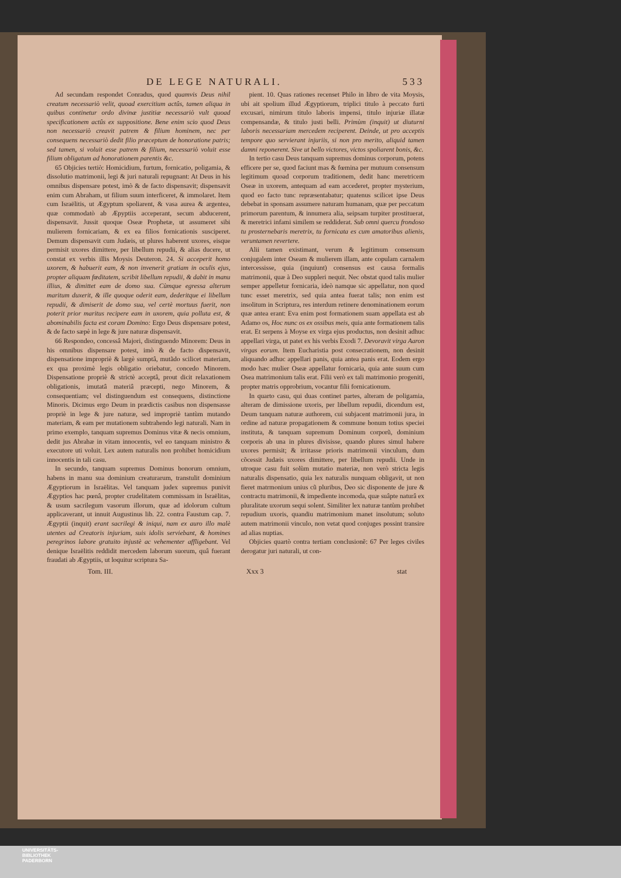DE LEGE NATURALI. 533
Ad secundam respondet Conradus, quod quamvis Deus nihil creatum necessariò velit, quoad exercitium actûs, tamen aliqua in quibus continetur ordo divinæ justitiæ necessariò vult quoad specificationem actûs ex suppositione. Bene enim scio quod Deus non necessariò creavit patrem & filium hominem, nec per consequens necessariò dedit filio præceptum de honoratione patris; sed tamen, si voluit esse patrem & filium, necessariò voluit esse filium obligatum ad honorationem parentis &c.
65 Objicies tertiò: Homicidium, furtum, fornicatio, poligamia, & dissolutio matrimonii, legi & juri naturali repugnant: At Deus in his omnibus dispensare potest, imò & de facto dispensavit; dispensavit enim cum Abraham, ut filium suum interficeret, & immolaret. Item cum Israëlitis, ut Ægyptum spoliarent, & vasa aurea & argentea, quæ commodatò ab Æpyptiis acceperant, secum abducerent, dispensavit. Jussit quoque Oseæ Prophetæ, ut assumeret sibi mulierem fornicariam, & ex ea filios fornicationis susciperet. Demum dispensavit cum Judæis, ut plures haberent uxores, eisque permisit uxores dimittere, per libellum repudii, & alias ducere, ut constat ex verbis illis Moysis Deuteron. 24. Si acceperit homo uxorem, & habuerit eam, & non invenerit gratiam in oculis ejus, propter aliquam fœditatem, scribit libellum repudii, & dabit in manu illius, & dimittet eam de domo sua. Cùmque egressa alterum maritum duxerit, & ille quoque oderit eam, dederitque ei libellum repudii, & dimiserit de domo sua, vel certè mortuus fuerit, non poterit prior maritus recipere eam in uxorem, quia polluta est, & abominabilis facta est coram Domino: Ergo Deus dispensare potest, & de facto sæpè in lege & jure naturæ dispensavit.
66 Respondeo, concessâ Majori, distinguendo Minorem: Deus in his omnibus dispensare potest, imò & de facto dispensavit, dispensatione impropriè & largè sumptâ, mutãdo scilicet materiam, ex qua proximè legis obligatio oriebatur, concedo Minorem. Dispensatione propriè & strictè acceptâ, prout dicit relaxationem obligationis, imutatâ materiâ præcepti, nego Minorem, & consequentiam; vel distinguendum est consequens, distinctione Minoris. Dicimus ergo Deum in prædictis casibus non dispensasse propriè in lege & jure naturæ, sed impropriè tantùm mutando materiam, & eam per mutationem subtrahendo legi naturali. Nam in primo exemplo, tanquam supremus Dominus vitæ & necis omnium, dedit jus Abrahæ in vitam innocentis, vel eo tanquam ministro & executore uti voluit. Lex autem naturalis non prohibet homicidium innocentis in tali casu.
In secundo, tanquam supremus Dominus bonorum omnium, habens in manu sua dominium creaturarum, transtulit dominium Ægyptiorum in Israëlitas. Vel tanquam judex supremus punivit Ægyptios hac pœnâ, propter crudelitatem commissam in Israëlitas, & usum sacrilegum vasorum illorum, quæ ad idolorum cultum applicaverant, ut innuit Augustinus lib. 22. contra Faustum cap. 7. Ægyptii (inquit) erant sacrilegi & iniqui, nam ex auro illo malè utentes ad Creatoris injuriam, suis idolis serviebant, & homines peregrinos labore gratuito injustè ac vehementer affligebant. Vel denique Israëlitis reddidit mercedem laborum suorum, quâ fuerant fraudati ab Ægyptiis, ut loquitur scriptura Sa-
pient. 10. Quas rationes recenset Philo in libro de vita Moysis, ubi ait spolium illud Ægyptiorum, triplici titulo à peccato furti excusari, nimirum titulo laboris impensi, titulo injuriæ illatæ compensandæ, & titulo justi belli. Primùm (inquit) ut diuturni laboris necessariam mercedem reciperent. Deinde, ut pro acceptis tempore quo servierant injuriis, si non pro merito, aliquid tamen damni reponerent. Sive ut bello victores, victos spoliarent bonis, &c.
In tertio casu Deus tanquam supremus dominus corporum, potens efficere per se, quod faciunt mas & fœmina per mutuum consensum legitimum quoad corporum traditionem, dedit hanc meretricem Oseæ in uxorem, antequam ad eam accederet, propter mysterium, quod eo facto tunc repræsentabatur; quatenus scilicet ipse Deus debebat in sponsam assumere naturam humanam, quæ per peccatum primorum parentum, & innumera alia, seipsam turpiter prostituerat, & meretrici infami similem se reddiderat. Sub omni quercu frondoso tu prosternebaris meretrix, tu fornicata es cum amatoribus alienis, veruntamen revertere.
Alii tamen existimant, verum & legitimum consensum conjugalem inter Oseam & mulierem illam, ante copulam carnalem intercessisse, quia (inquiunt) consensus est causa formalis matrimonii, quæ à Deo suppleri nequit. Nec obstat quod talis mulier semper appelletur fornicaria, ideò namque sic appellatur, non quod tunc esset meretrix, sed quia antea fuerat talis; non enim est insolitum in Scriptura, res interdum retinere denominationem eorum quæ antea erant: Eva enim post formationem suam appellata est ab Adamo os, Hoc nunc os ex ossibus meis, quia ante formationem talis erat. Et serpens à Moyse ex virga ejus productus, non desinit adhuc appellari virga, ut patet ex his verbis Exodi 7. Devoravit virga Aaron virgas eorum. Item Eucharistia post consecrationem, non desinit aliquando adhuc appellari panis, quia antea panis erat. Eodem ergo modo hæc mulier Oseæ appellatur fornicaria, quia ante suum cum Osea matrimonium talis erat. Filii verò ex tali matrimonio progeniti, propter matris opprobrium, vocantur filii fornicationum.
In quarto casu, qui duas continet partes, alteram de poligamia, alteram de dimissione uxoris, per libellum repudii, dicendum est, Deum tanquam naturæ authorem, cui subjacent matrimonii jura, in ordine ad naturæ propagationem & commune bonum totius speciei instituta, & tanquam supremum Dominum corporũ, dominium corporis ab una in plures divisisse, quando plures simul habere uxores permisit; & irritasse prioris matrimonii vinculum, dum cõcessit Judæis uxores dimittere, per libellum repudii. Unde in utroque casu fuit solùm mutatio materiæ, non verò stricta legis naturalis dispensatio, quia lex naturalis nunquam obligavit, ut non fieret matrmonium unius cũ pluribus, Deo sic disponente de jure & contractu matrimonii, & impediente incomoda, quæ suâpte naturâ ex pluralitate uxorum sequi solent. Similiter lex naturæ tantùm prohibet repudium uxoris, quandiu matrimonium manet insolutum; soluto autem matrimonii vinculo, non vetat quod conjuges possint transire ad alias nuptias.
Objicies quartò contra tertiam conclusionẽ: 67 Per leges civiles derogatur juri naturali, ut con-
Tom. III. Xxx 3 stat
UNIVERSITÄTS-
BIBLIOTHEK
PADERBORN